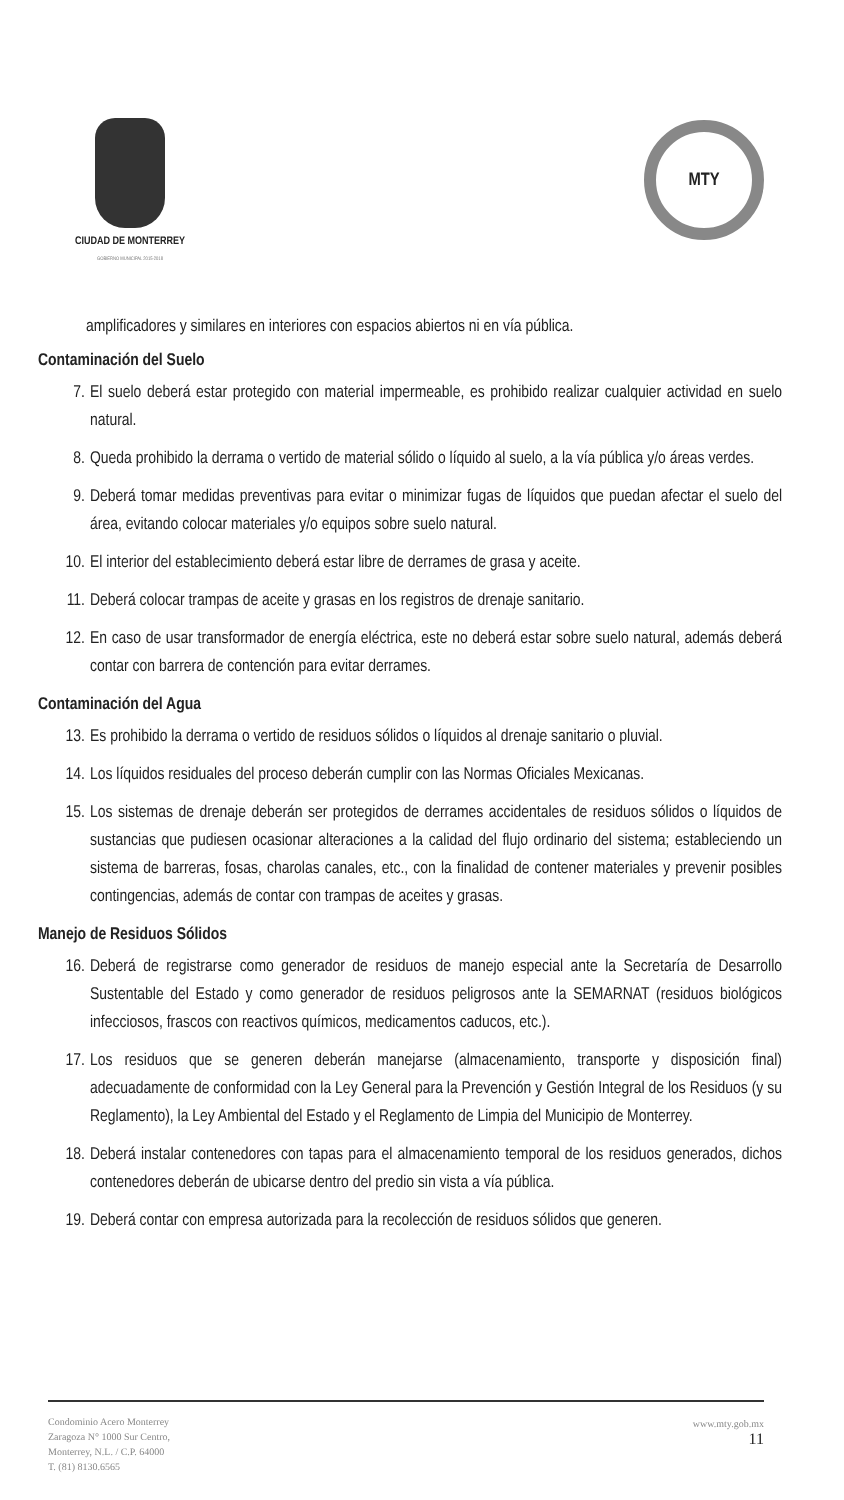CIUDAD DE MONTERREY
GOBIERNO MUNICIPAL 2015-2018
MTY
amplificadores y similares en interiores con espacios abiertos ni en vía pública.
Contaminación del Suelo
7. El suelo deberá estar protegido con material impermeable, es prohibido realizar cualquier actividad en suelo natural.
8. Queda prohibido la derrama o vertido de material sólido o líquido al suelo, a la vía pública y/o áreas verdes.
9. Deberá tomar medidas preventivas para evitar o minimizar fugas de líquidos que puedan afectar el suelo del área, evitando colocar materiales y/o equipos sobre suelo natural.
10. El interior del establecimiento deberá estar libre de derrames de grasa y aceite.
11. Deberá colocar trampas de aceite y grasas en los registros de drenaje sanitario.
12. En caso de usar transformador de energía eléctrica, este no deberá estar sobre suelo natural, además deberá contar con barrera de contención para evitar derrames.
Contaminación del Agua
13. Es prohibido la derrama o vertido de residuos sólidos o líquidos al drenaje sanitario o pluvial.
14. Los líquidos residuales del proceso deberán cumplir con las Normas Oficiales Mexicanas.
15. Los sistemas de drenaje deberán ser protegidos de derrames accidentales de residuos sólidos o líquidos de sustancias que pudiesen ocasionar alteraciones a la calidad del flujo ordinario del sistema; estableciendo un sistema de barreras, fosas, charolas canales, etc., con la finalidad de contener materiales y prevenir posibles contingencias, además de contar con trampas de aceites y grasas.
Manejo de Residuos Sólidos
16. Deberá de registrarse como generador de residuos de manejo especial ante la Secretaría de Desarrollo Sustentable del Estado y como generador de residuos peligrosos ante la SEMARNAT (residuos biológicos infecciosos, frascos con reactivos químicos, medicamentos caducos, etc.).
17. Los residuos que se generen deberán manejarse (almacenamiento, transporte y disposición final) adecuadamente de conformidad con la Ley General para la Prevención y Gestión Integral de los Residuos (y su Reglamento), la Ley Ambiental del Estado y el Reglamento de Limpia del Municipio de Monterrey.
18. Deberá instalar contenedores con tapas para el almacenamiento temporal de los residuos generados, dichos contenedores deberán de ubicarse dentro del predio sin vista a vía pública.
19. Deberá contar con empresa autorizada para la recolección de residuos sólidos que generen.
Condominio Acero Monterrey
Zaragoza N° 1000 Sur Centro,
Monterrey, N.L. / C.P. 64000
T. (81) 8130.6565
www.mty.gob.mx
11